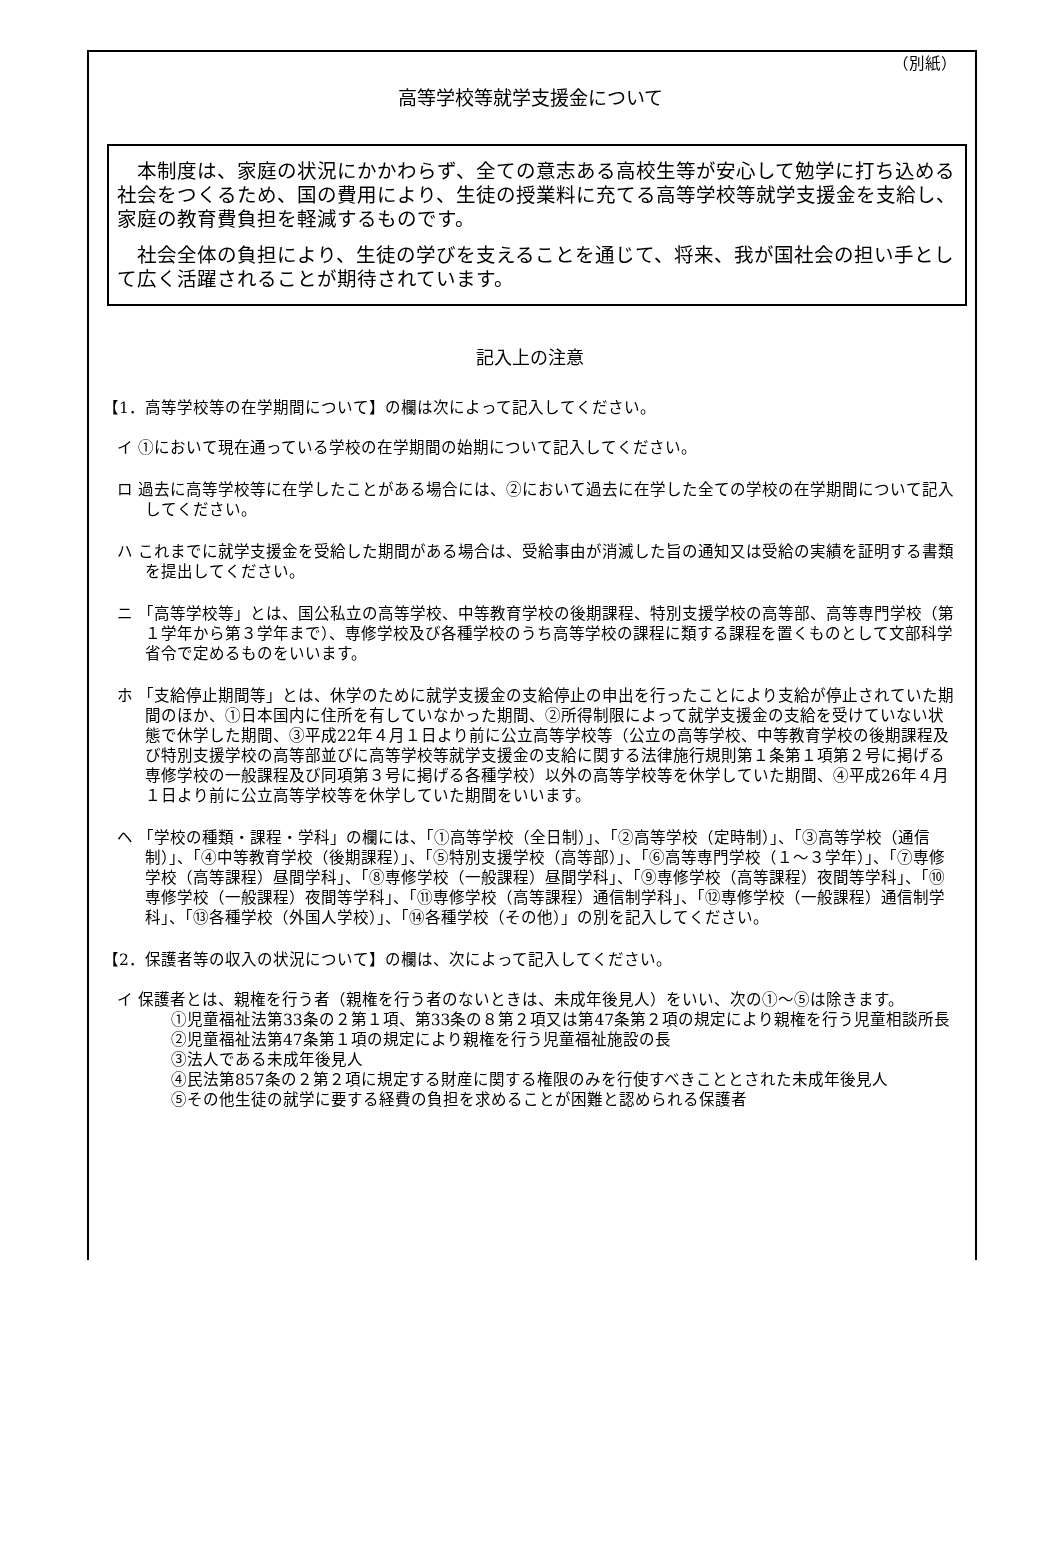（別紙）
高等学校等就学支援金について
本制度は、家庭の状況にかかわらず、全ての意志ある高校生等が安心して勉学に打ち込める社会をつくるため、国の費用により、生徒の授業料に充てる高等学校等就学支援金を支給し、家庭の教育費負担を軽減するものです。
社会全体の負担により、生徒の学びを支えることを通じて、将来、我が国社会の担い手として広く活躍されることが期待されています。
記入上の注意
【1．高等学校等の在学期間について】の欄は次によって記入してください。
イ ①において現在通っている学校の在学期間の始期について記入してください。
ロ 過去に高等学校等に在学したことがある場合には、②において過去に在学した全ての学校の在学期間について記入してください。
ハ これまでに就学支援金を受給した期間がある場合は、受給事由が消滅した旨の通知又は受給の実績を証明する書類を提出してください。
ニ 「高等学校等」とは、国公私立の高等学校、中等教育学校の後期課程、特別支援学校の高等部、高等専門学校（第１学年から第３学年まで）、専修学校及び各種学校のうち高等学校の課程に類する課程を置くものとして文部科学省令で定めるものをいいます。
ホ 「支給停止期間等」とは、休学のために就学支援金の支給停止の申出を行ったことにより支給が停止されていた期間のほか、①日本国内に住所を有していなかった期間、②所得制限によって就学支援金の支給を受けていない状態で休学した期間、③平成22年４月１日より前に公立高等学校等（公立の高等学校、中等教育学校の後期課程及び特別支援学校の高等部並びに高等学校等就学支援金の支給に関する法律施行規則第１条第１項第２号に掲げる専修学校の一般課程及び同項第３号に掲げる各種学校）以外の高等学校等を休学していた期間、④平成26年４月１日より前に公立高等学校等を休学していた期間をいいます。
ヘ 「学校の種類・課程・学科」の欄には、「①高等学校（全日制）」、「②高等学校（定時制）」、「③高等学校（通信制）」、「④中等教育学校（後期課程）」、「⑤特別支援学校（高等部）」、「⑥高等専門学校（１～３学年）」、「⑦専修学校（高等課程）昼間学科」、「⑧専修学校（一般課程）昼間学科」、「⑨専修学校（高等課程）夜間等学科」、「⑩専修学校（一般課程）夜間等学科」、「⑪専修学校（高等課程）通信制学科」、「⑫専修学校（一般課程）通信制学科」、「⑬各種学校（外国人学校）」、「⑭各種学校（その他）」の別を記入してください。
【2．保護者等の収入の状況について】の欄は、次によって記入してください。
イ 保護者とは、親権を行う者（親権を行う者のないときは、未成年後見人）をいい、次の①～⑤は除きます。
①児童福祉法第33条の２第１項、第33条の８第２項又は第47条第２項の規定により親権を行う児童相談所長
②児童福祉法第47条第１項の規定により親権を行う児童福祉施設の長
③法人である未成年後見人
④民法第857条の２第２項に規定する財産に関する権限のみを行使すべきこととされた未成年後見人
⑤その他生徒の就学に要する経費の負担を求めることが困難と認められる保護者